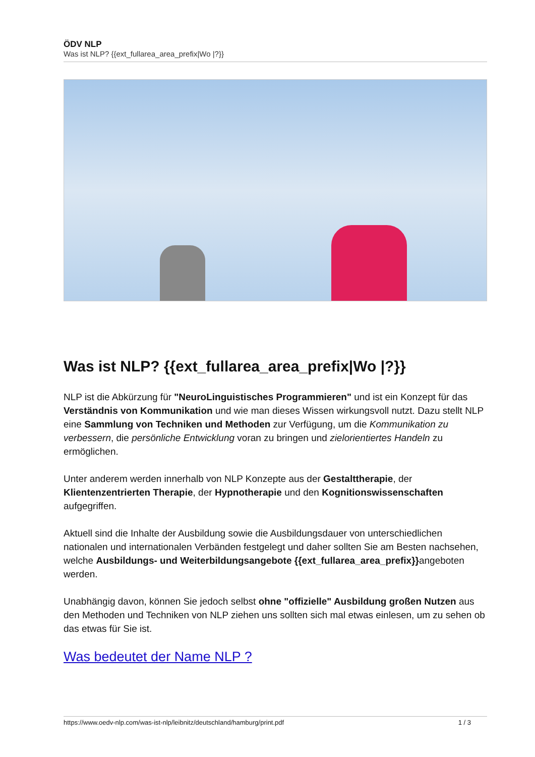ÖDV NLP
Was ist NLP? {{ext_fullarea_area_prefix|Wo |?}}
Was ist NLP? {{ext_fullarea_area_prefix|Wo |?}}
NLP ist die Abkürzung für "NeuroLinguistisches Programmieren" und ist ein Konzept für das Verständnis von Kommunikation und wie man dieses Wissen wirkungsvoll nutzt. Dazu stellt NLP eine Sammlung von Techniken und Methoden zur Verfügung, um die Kommunikation zu verbessern, die persönliche Entwicklung voran zu bringen und zielorientiertes Handeln zu ermöglichen.
Unter anderem werden innerhalb von NLP Konzepte aus der Gestalttherapie, der Klientenzentrierten Therapie, der Hypnotherapie und den Kognitionswissenschaften aufgegriffen.
Aktuell sind die Inhalte der Ausbildung sowie die Ausbildungsdauer von unterschiedlichen nationalen und internationalen Verbänden festgelegt und daher sollten Sie am Besten nachsehen, welche Ausbildungs- und Weiterbildungsangebote {{ext_fullarea_area_prefix}}angeboten werden.
Unabhängig davon, können Sie jedoch selbst ohne "offizielle" Ausbildung großen Nutzen aus den Methoden und Techniken von NLP ziehen uns sollten sich mal etwas einlesen, um zu sehen ob das etwas für Sie ist.
Was bedeutet der Name NLP ?
https://www.oedv-nlp.com/was-ist-nlp/leibnitz/deutschland/hamburg/print.pdf 1 / 3